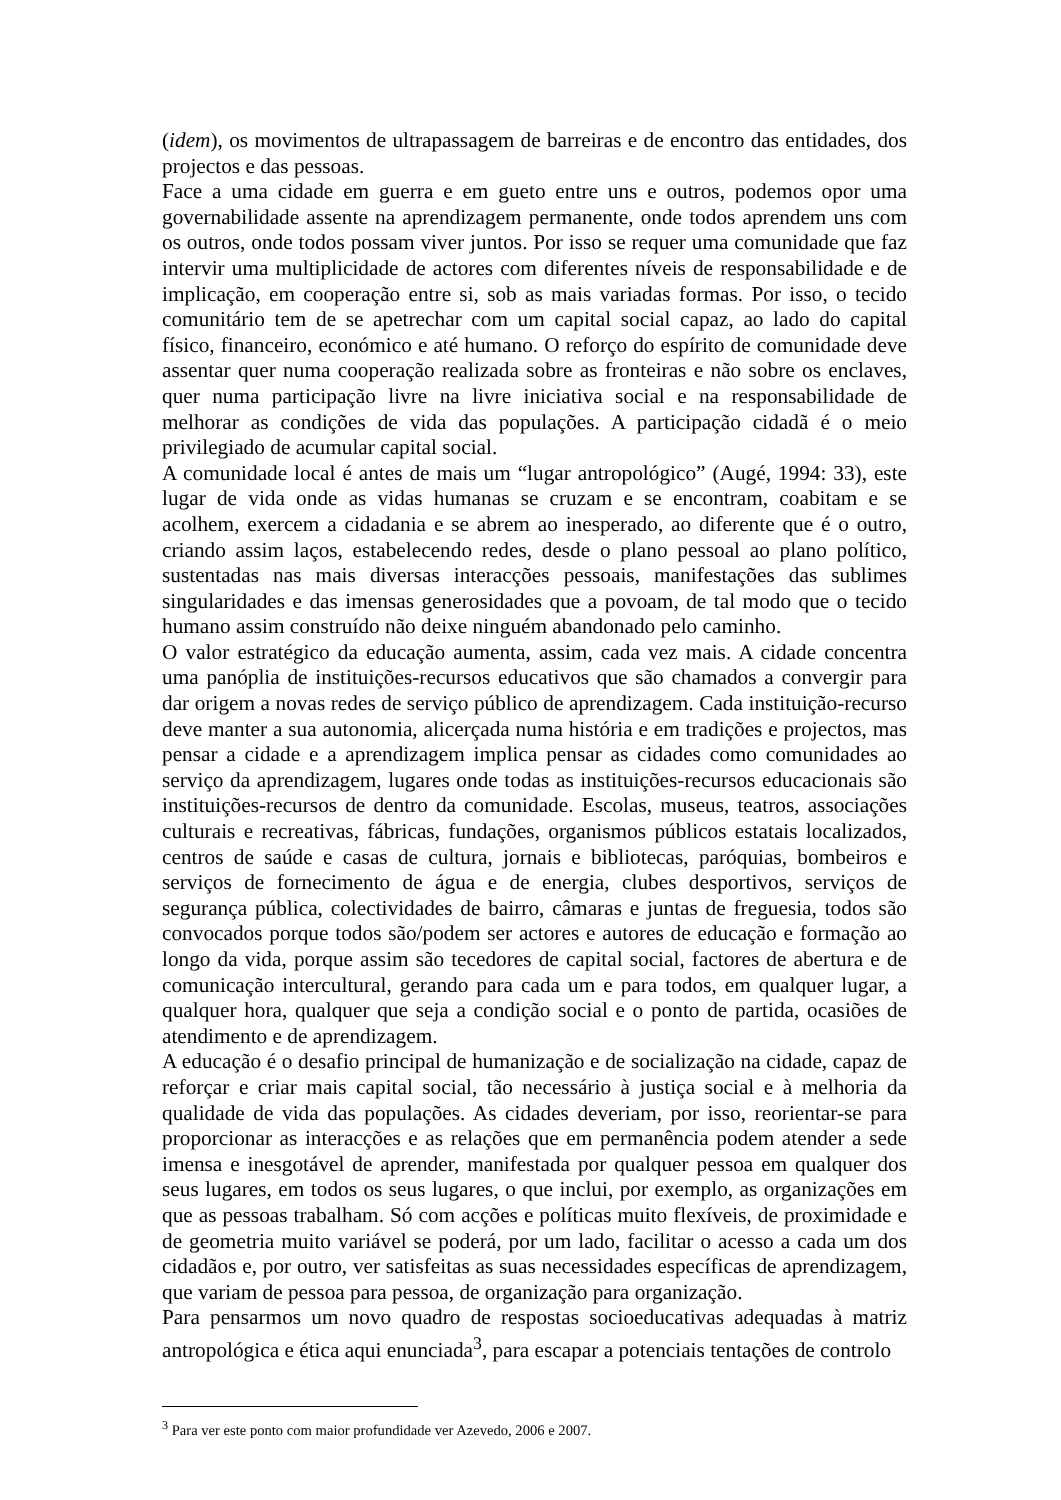(idem), os movimentos de ultrapassagem de barreiras e de encontro das entidades, dos projectos e das pessoas.
Face a uma cidade em guerra e em gueto entre uns e outros, podemos opor uma governabilidade assente na aprendizagem permanente, onde todos aprendem uns com os outros, onde todos possam viver juntos. Por isso se requer uma comunidade que faz intervir uma multiplicidade de actores com diferentes níveis de responsabilidade e de implicação, em cooperação entre si, sob as mais variadas formas. Por isso, o tecido comunitário tem de se apetrechar com um capital social capaz, ao lado do capital físico, financeiro, económico e até humano. O reforço do espírito de comunidade deve assentar quer numa cooperação realizada sobre as fronteiras e não sobre os enclaves, quer numa participação livre na livre iniciativa social e na responsabilidade de melhorar as condições de vida das populações. A participação cidadã é o meio privilegiado de acumular capital social.
A comunidade local é antes de mais um “lugar antropológico” (Augé, 1994: 33), este lugar de vida onde as vidas humanas se cruzam e se encontram, coabitam e se acolhem, exercem a cidadania e se abrem ao inesperado, ao diferente que é o outro, criando assim laços, estabelecendo redes, desde o plano pessoal ao plano político, sustentadas nas mais diversas interacções pessoais, manifestações das sublimes singularidades e das imensas generosidades que a povoam, de tal modo que o tecido humano assim construído não deixe ninguém abandonado pelo caminho.
O valor estratégico da educação aumenta, assim, cada vez mais. A cidade concentra uma panóplia de instituições-recursos educativos que são chamados a convergir para dar origem a novas redes de serviço público de aprendizagem. Cada instituição-recurso deve manter a sua autonomia, alicerçada numa história e em tradições e projectos, mas pensar a cidade e a aprendizagem implica pensar as cidades como comunidades ao serviço da aprendizagem, lugares onde todas as instituições-recursos educacionais são instituições-recursos de dentro da comunidade. Escolas, museus, teatros, associações culturais e recreativas, fábricas, fundações, organismos públicos estatais localizados, centros de saúde e casas de cultura, jornais e bibliotecas, paróquias, bombeiros e serviços de fornecimento de água e de energia, clubes desportivos, serviços de segurança pública, colectividades de bairro, câmaras e juntas de freguesia, todos são convocados porque todos são/podem ser actores e autores de educação e formação ao longo da vida, porque assim são tecedores de capital social, factores de abertura e de comunicação intercultural, gerando para cada um e para todos, em qualquer lugar, a qualquer hora, qualquer que seja a condição social e o ponto de partida, ocasiões de atendimento e de aprendizagem.
A educação é o desafio principal de humanização e de socialização na cidade, capaz de reforçar e criar mais capital social, tão necessário à justiça social e à melhoria da qualidade de vida das populações. As cidades deveriam, por isso, reorientar-se para proporcionar as interacções e as relações que em permanência podem atender a sede imensa e inesgotável de aprender, manifestada por qualquer pessoa em qualquer dos seus lugares, em todos os seus lugares, o que inclui, por exemplo, as organizações em que as pessoas trabalham. Só com acções e políticas muito flexíveis, de proximidade e de geometria muito variável se poderá, por um lado, facilitar o acesso a cada um dos cidadãos e, por outro, ver satisfeitas as suas necessidades específicas de aprendizagem, que variam de pessoa para pessoa, de organização para organização.
Para pensarmos um novo quadro de respostas socioeducativas adequadas à matriz antropológica e ética aqui enunciada<sup>3</sup>, para escapar a potenciais tentações de controlo
<sup>3</sup> Para ver este ponto com maior profundidade ver Azevedo, 2006 e 2007.